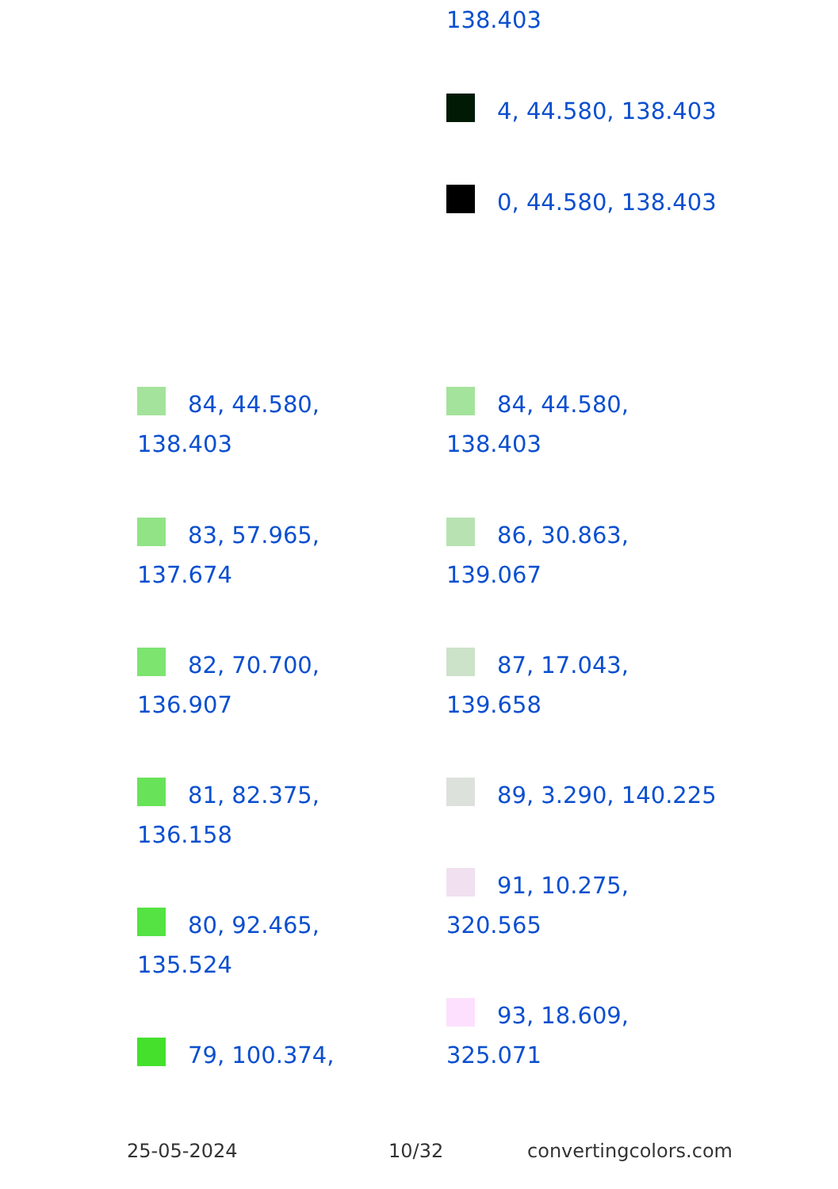138.403
4, 44.580, 138.403
0, 44.580, 138.403
84, 44.580, 138.403
83, 57.965, 137.674
82, 70.700, 136.907
81, 82.375, 136.158
80, 92.465, 135.524
79, 100.374,
84, 44.580, 138.403
86, 30.863, 139.067
87, 17.043, 139.658
89, 3.290, 140.225
91, 10.275, 320.565
93, 18.609, 325.071
25-05-2024 10/32 convertingcolors.com